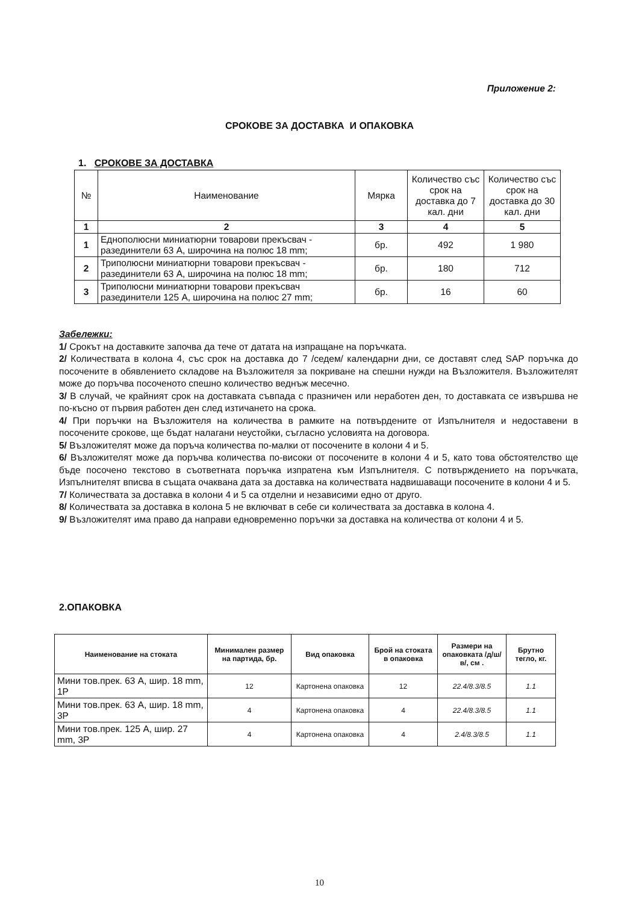Приложение 2:
СРОКОВЕ ЗА ДОСТАВКА И ОПАКОВКА
1. СРОКОВЕ ЗА ДОСТАВКА
| № | Наименование | Мярка | Количество със срок на доставка до 7 кал. дни | Количество със срок на доставка до 30 кал. дни |
| --- | --- | --- | --- | --- |
| 1 | 2 | 3 | 4 | 5 |
| 1 | Еднополюсни миниатюрни товарови прекъсвач - разединители 63 А, широчина на полюс 18 mm; | бр. | 492 | 1 980 |
| 2 | Триполюсни миниатюрни товарови прекъсвач - разединители 63 А, широчина на полюс 18 mm; | бр. | 180 | 712 |
| 3 | Триполюсни миниатюрни товарови прекъсвач разединители 125 А, широчина на полюс 27 mm; | бр. | 16 | 60 |
Забележки:
1/ Срокът на доставките започва да тече от датата на изпращане на поръчката.
2/ Количествата в колона 4, със срок на доставка до 7 /седем/ календарни дни, се доставят след SAP поръчка до посочените в обявлението складове на Възложителя за покриване на спешни нужди на Възложителя. Възложителят може до поръчва посоченото спешно количество веднъж месечно.
3/ В случай, че крайният срок на доставката съвпада с празничен или неработен ден, то доставката се извършва не по-късно от първия работен ден след изтичането на срока.
4/ При поръчки на Възложителя на количества в рамките на потвърдените от Изпълнителя и недоставени в посочените срокове, ще бъдат налагани неустойки, съгласно условията на договора.
5/ Възложителят може да поръча количества по-малки от посочените в колони 4 и 5.
6/ Възложителят може да поръчва количества по-високи от посочените в колони 4 и 5, като това обстоятелство ще бъде посочено текстово в съответната поръчка изпратена към Изпълнителя. С потвърждението на поръчката, Изпълнителят вписва в същата очаквана дата за доставка на количествата надвишаващи посочените в колони 4 и 5.
7/ Количествата за доставка в колони 4 и 5 са отделни и независими едно от друго.
8/ Количествата за доставка в колона 5 не включват в себе си количествата за доставка в колона 4.
9/ Възложителят има право да направи едновременно поръчки за доставка на количества от колони 4 и 5.
2.ОПАКОВКА
| Наименование на стоката | Минимален размер на партида, бр. | Вид опаковка | Брой на стоката в опаковка | Размери на опаковката /д/ш/в/, см . | Брутно тегло, кг. |
| --- | --- | --- | --- | --- | --- |
| Мини тов.прек. 63 А, шир. 18 mm, 1P | 12 | Картонена опаковка | 12 | 22.4/8.3/8.5 | 1.1 |
| Мини тов.прек. 63 А, шир. 18 mm, 3P | 4 | Картонена опаковка | 4 | 22.4/8.3/8.5 | 1.1 |
| Мини тов.прек. 125 А, шир. 27 mm, 3P | 4 | Картонена опаковка | 4 | 2.4/8.3/8.5 | 1.1 |
10